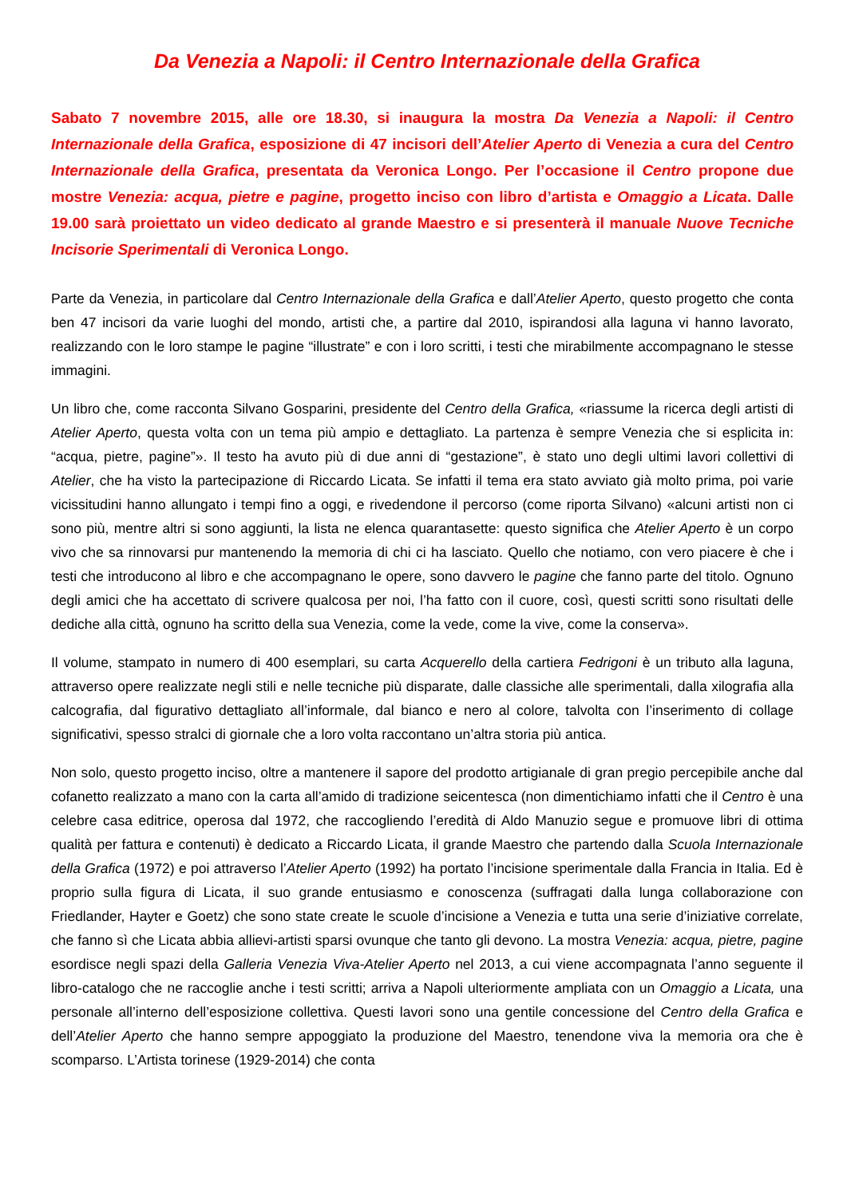Da Venezia a Napoli: il Centro Internazionale della Grafica
Sabato 7 novembre 2015, alle ore 18.30, si inaugura la mostra Da Venezia a Napoli: il Centro Internazionale della Grafica, esposizione di 47 incisori dell’Atelier Aperto di Venezia a cura del Centro Internazionale della Grafica, presentata da Veronica Longo. Per l’occasione il Centro propone due mostre Venezia: acqua, pietre e pagine, progetto inciso con libro d’artista e Omaggio a Licata. Dalle 19.00 sarà proiettato un video dedicato al grande Maestro e si presenterà il manuale Nuove Tecniche Incisorie Sperimentali di Veronica Longo.
Parte da Venezia, in particolare dal Centro Internazionale della Grafica e dall’Atelier Aperto, questo progetto che conta ben 47 incisori da varie luoghi del mondo, artisti che, a partire dal 2010, ispirandosi alla laguna vi hanno lavorato, realizzando con le loro stampe le pagine “illustrate” e con i loro scritti, i testi che mirabilmente accompagnano le stesse immagini.
Un libro che, come racconta Silvano Gosparini, presidente del Centro della Grafica, «riassume la ricerca degli artisti di Atelier Aperto, questa volta con un tema più ampio e dettagliato. La partenza è sempre Venezia che si esplicita in: “acqua, pietre, pagine”». Il testo ha avuto più di due anni di “gestazione”, è stato uno degli ultimi lavori collettivi di Atelier, che ha visto la partecipazione di Riccardo Licata. Se infatti il tema era stato avviato già molto prima, poi varie vicissitudini hanno allungato i tempi fino a oggi, e rivedendone il percorso (come riporta Silvano) «alcuni artisti non ci sono più, mentre altri si sono aggiunti, la lista ne elenca quarantasette: questo significa che Atelier Aperto è un corpo vivo che sa rinnovarsi pur mantenendo la memoria di chi ci ha lasciato. Quello che notiamo, con vero piacere è che i testi che introducono al libro e che accompagnano le opere, sono davvero le pagine che fanno parte del titolo. Ognuno degli amici che ha accettato di scrivere qualcosa per noi, l’ha fatto con il cuore, così, questi scritti sono risultati delle dediche alla città, ognuno ha scritto della sua Venezia, come la vede, come la vive, come la conserva».
Il volume, stampato in numero di 400 esemplari, su carta Acquerello della cartiera Fedrigoni è un tributo alla laguna, attraverso opere realizzate negli stili e nelle tecniche più disparate, dalle classiche alle sperimentali, dalla xilografia alla calcografia, dal figurativo dettagliato all’informale, dal bianco e nero al colore, talvolta con l’inserimento di collage significativi, spesso stralci di giornale che a loro volta raccontano un’altra storia più antica.
Non solo, questo progetto inciso, oltre a mantenere il sapore del prodotto artigianale di gran pregio percepibile anche dal cofanetto realizzato a mano con la carta all’amido di tradizione seicentesca (non dimentichiamo infatti che il Centro è una celebre casa editrice, operosa dal 1972, che raccogliendo l’eredità di Aldo Manuzio segue e promuove libri di ottima qualità per fattura e contenuti) è dedicato a Riccardo Licata, il grande Maestro che partendo dalla Scuola Internazionale della Grafica (1972) e poi attraverso l’Atelier Aperto (1992) ha portato l’incisione sperimentale dalla Francia in Italia. Ed è proprio sulla figura di Licata, il suo grande entusiasmo e conoscenza (suffragati dalla lunga collaborazione con Friedlander, Hayter e Goetz) che sono state create le scuole d’incisione a Venezia e tutta una serie d’iniziative correlate, che fanno sì che Licata abbia allievi-artisti sparsi ovunque che tanto gli devono. La mostra Venezia: acqua, pietre, pagine esordisce negli spazi della Galleria Venezia Viva-Atelier Aperto nel 2013, a cui viene accompagnata l’anno seguente il libro-catalogo che ne raccoglie anche i testi scritti; arriva a Napoli ulteriormente ampliata con un Omaggio a Licata, una personale all’interno dell’esposizione collettiva. Questi lavori sono una gentile concessione del Centro della Grafica e dell’Atelier Aperto che hanno sempre appoggiato la produzione del Maestro, tenendone viva la memoria ora che è scomparso. L’Artista torinese (1929-2014) che conta